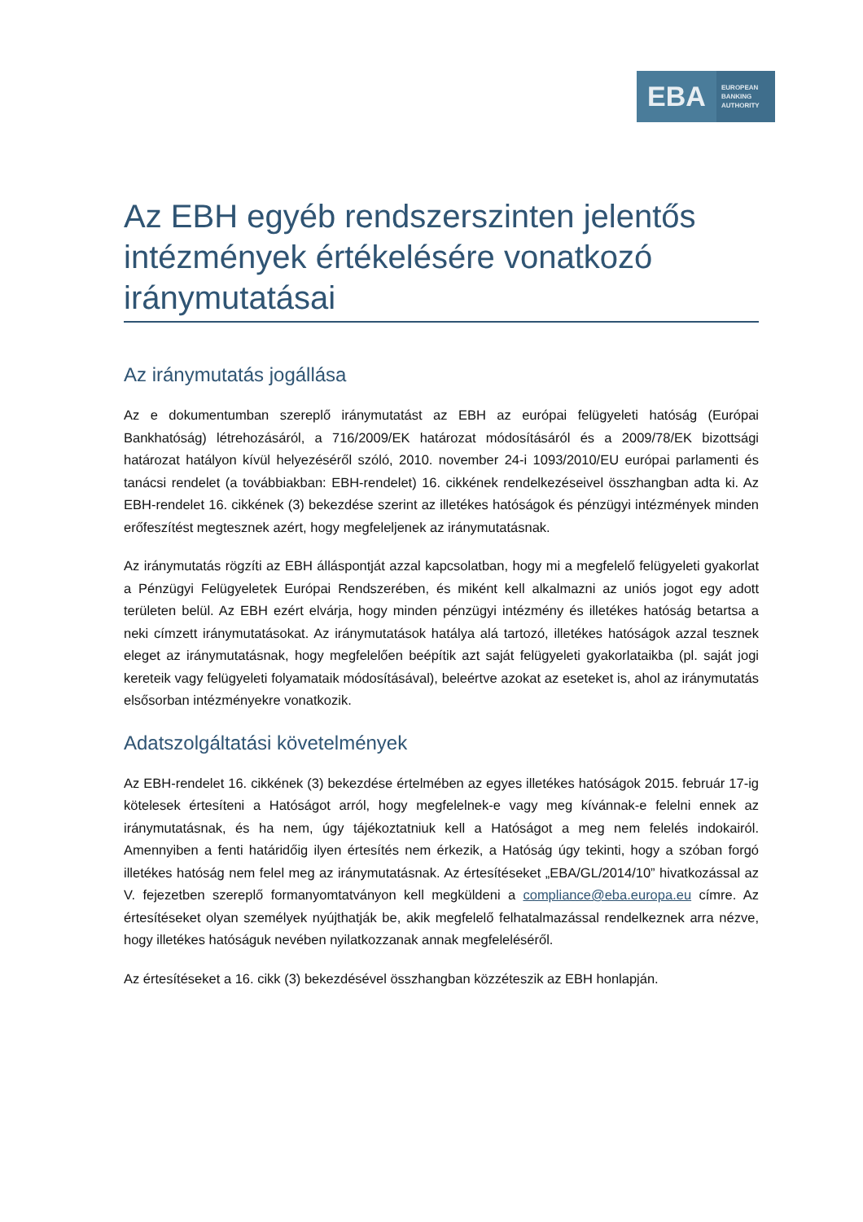EBA
EUROPEAN
BANKING
AUTHORITY
Az EBH egyéb rendszerszinten jelentős intézmények értékelésére vonatkozó iránymutatásai
Az iránymutatás jogállása
Az e dokumentumban szereplő iránymutatást az EBH az európai felügyeleti hatóság (Európai Bankhatóság) létrehozásáról, a 716/2009/EK határozat módosításáról és a 2009/78/EK bizottsági határozat hatályon kívül helyezéséről szóló, 2010. november 24-i 1093/2010/EU európai parlamenti és tanácsi rendelet (a továbbiakban: EBH-rendelet) 16. cikkének rendelkezéseivel összhangban adta ki. Az EBH-rendelet 16. cikkének (3) bekezdése szerint az illetékes hatóságok és pénzügyi intézmények minden erőfeszítést megtesznek azért, hogy megfeleljenek az iránymutatásnak.
Az iránymutatás rögzíti az EBH álláspontját azzal kapcsolatban, hogy mi a megfelelő felügyeleti gyakorlat a Pénzügyi Felügyeletek Európai Rendszerében, és miként kell alkalmazni az uniós jogot egy adott területen belül. Az EBH ezért elvárja, hogy minden pénzügyi intézmény és illetékes hatóság betartsa a neki címzett iránymutatásokat. Az iránymutatások hatálya alá tartozó, illetékes hatóságok azzal tesznek eleget az iránymutatásnak, hogy megfelelően beépítik azt saját felügyeleti gyakorlataikba (pl. saját jogi kereteik vagy felügyeleti folyamataik módosításával), beleértve azokat az eseteket is, ahol az iránymutatás elsősorban intézményekre vonatkozik.
Adatszolgáltatási követelmények
Az EBH-rendelet 16. cikkének (3) bekezdése értelmében az egyes illetékes hatóságok 2015. február 17-ig kötelesek értesíteni a Hatóságot arról, hogy megfelelnek-e vagy meg kívánnak-e felelni ennek az iránymutatásnak, és ha nem, úgy tájékoztatniuk kell a Hatóságot a meg nem felelés indokairól. Amennyiben a fenti határidőig ilyen értesítés nem érkezik, a Hatóság úgy tekinti, hogy a szóban forgó illetékes hatóság nem felel meg az iránymutatásnak. Az értesítéseket „EBA/GL/2014/10” hivatkozással az V. fejezetben szereplő formanyomtatványon kell megküldeni a compliance@eba.europa.eu címre. Az értesítéseket olyan személyek nyújthatják be, akik megfelelő felhatalmazással rendelkeznek arra nézve, hogy illetékes hatóságuk nevében nyilatkozzanak annak megfeleléséről.
Az értesítéseket a 16. cikk (3) bekezdésével összhangban közzéteszik az EBH honlapján.